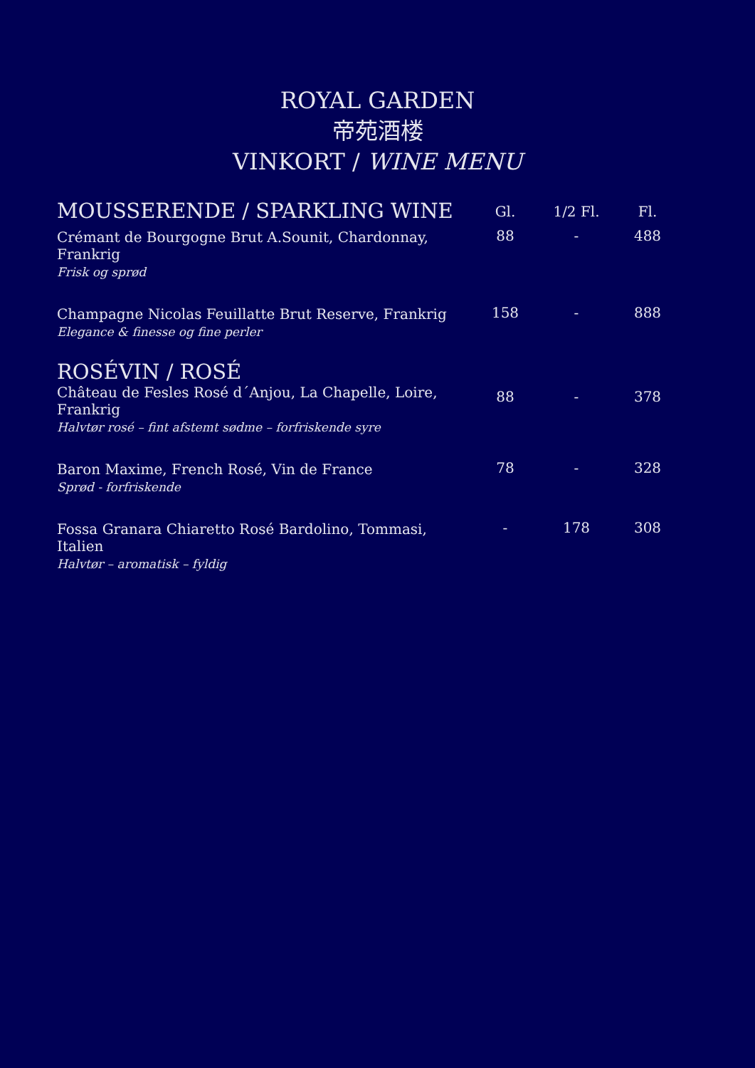ROYAL GARDEN
帝苑酒楼
VINKORT / WINE MENU
| MOUSSERENDE / SPARKLING WINE | Gl. | 1/2 Fl. | Fl. |
| --- | --- | --- | --- |
| Crémant de Bourgogne Brut A.Sounit, Chardonnay, Frankrig Frisk og sprød | 88 | - | 488 |
| Champagne Nicolas Feuillatte Brut Reserve, Frankrig Elegance & finesse og fine perler | 158 | - | 888 |
| ROSÉVIN / ROSÉ | | | |
| Château de Fesles Rosé d´Anjou, La Chapelle, Loire, Frankrig Halvtør rosé – fint afstemt sødme – forfriskende syre | 88 | - | 378 |
| Baron Maxime, French Rosé, Vin de France Sprød - forfriskende | 78 | - | 328 |
| Fossa Granara Chiaretto Rosé Bardolino, Tommasi, Italien Halvtør – aromatisk – fyldig | - | 178 | 308 |